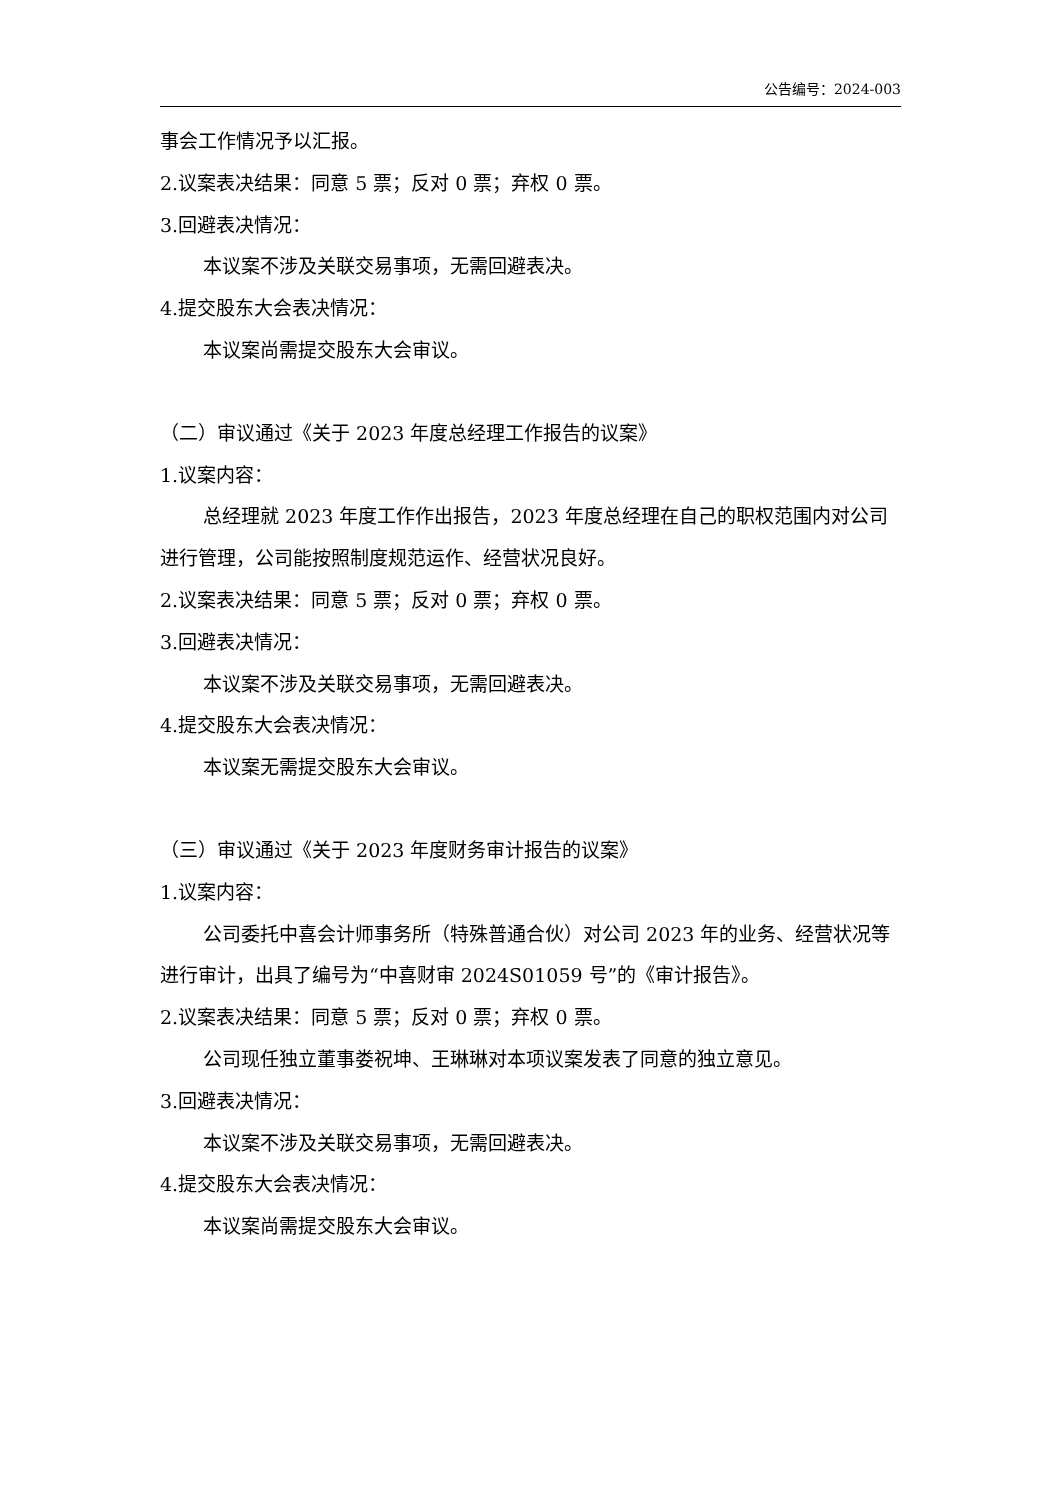公告编号：2024-003
事会工作情况予以汇报。
2.议案表决结果：同意 5 票；反对 0 票；弃权 0 票。
3.回避表决情况：
本议案不涉及关联交易事项，无需回避表决。
4.提交股东大会表决情况：
本议案尚需提交股东大会审议。
（二）审议通过《关于 2023 年度总经理工作报告的议案》
1.议案内容：
总经理就 2023 年度工作作出报告，2023 年度总经理在自己的职权范围内对公司进行管理，公司能按照制度规范运作、经营状况良好。
2.议案表决结果：同意 5 票；反对 0 票；弃权 0 票。
3.回避表决情况：
本议案不涉及关联交易事项，无需回避表决。
4.提交股东大会表决情况：
本议案无需提交股东大会审议。
（三）审议通过《关于 2023 年度财务审计报告的议案》
1.议案内容：
公司委托中喜会计师事务所（特殊普通合伙）对公司 2023 年的业务、经营状况等进行审计，出具了编号为“中喜财审 2024S01059 号”的《审计报告》。
2.议案表决结果：同意 5 票；反对 0 票；弃权 0 票。
公司现任独立董事娄祝坤、王琳琳对本项议案发表了同意的独立意见。
3.回避表决情况：
本议案不涉及关联交易事项，无需回避表决。
4.提交股东大会表决情况：
本议案尚需提交股东大会审议。